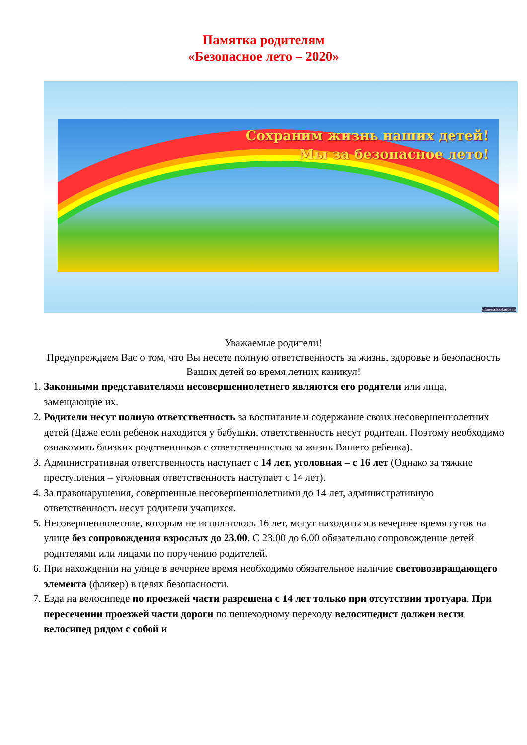Памятка родителям
«Безопасное лето – 2020»
Сохраним жизнь наших детей!
Мы за безопасное лето!
kilmezschool.ucoz.ru
Уважаемые родители!
Предупреждаем Вас о том, что Вы несете полную ответственность за жизнь, здоровье и безопасность Ваших детей во время летних каникул!
1. Законными представителями несовершеннолетнего являются его родители или лица, замещающие их.
2. Родители несут полную ответственность за воспитание и содержание своих несовершеннолетних детей (Даже если ребенок находится у бабушки, ответственность несут родители. Поэтому необходимо ознакомить близких родственников с ответственностью за жизнь Вашего ребенка).
3. Административная ответственность наступает с 14 лет, уголовная – с 16 лет (Однако за тяжкие преступления – уголовная ответственность наступает с 14 лет).
4. За правонарушения, совершенные несовершеннолетними до 14 лет, административную ответственность несут родители учащихся.
5. Несовершеннолетние, которым не исполнилось 16 лет, могут находиться в вечернее время суток на улице без сопровождения взрослых до 23.00. С 23.00 до 6.00 обязательно сопровождение детей родителями или лицами по поручению родителей.
6. При нахождении на улице в вечернее время необходимо обязательное наличие световозвращающего элемента (фликер) в целях безопасности.
7. Езда на велосипеде по проезжей части разрешена с 14 лет только при отсутствии тротуара. При пересечении проезжей части дороги по пешеходному переходу велосипедист должен вести велосипед рядом с собой и